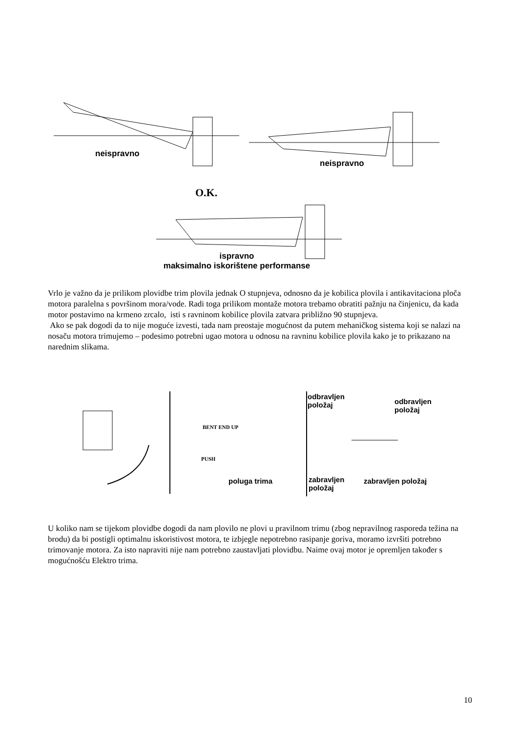neispravno
neispravno
O.K.
ispravno
maksimalno iskorištene performanse
Vrlo je važno da je prilikom plovidbe trim plovila jednak O stupnjeva, odnosno da je kobilica plovila i antikavitaciona ploča motora paralelna s površinom mora/vode. Radi toga prilikom montaže motora trebamo obratiti pažnju na činjenicu, da kada motor postavimo na krmeno zrcalo, isti s ravninom kobilice plovila zatvara približno 90 stupnjeva.
Ako se pak dogodi da to nije moguće izvesti, tada nam preostaje mogućnost da putem mehaničkog sistema koji se nalazi na nosaču motora trimujemo – podesimo potrebni ugao motora u odnosu na ravninu kobilice plovila kako je to prikazano na narednim slikama.
BENT END UP
PUSH
poluga trima
odbravljen
položaj
odbravljen
položaj
zabravljen
položaj
zabravljen položaj
U koliko nam se tijekom plovidbe dogodi da nam plovilo ne plovi u pravilnom trimu (zbog nepravilnog rasporeda težina na brodu) da bi postigli optimalnu iskoristivost motora, te izbjegle nepotrebno rasipanje goriva, moramo izvršiti potrebno trimovanje motora. Za isto napraviti nije nam potrebno zaustavljati plovidbu. Naime ovaj motor je opremljen također s mogućnošću Elektro trima.
10